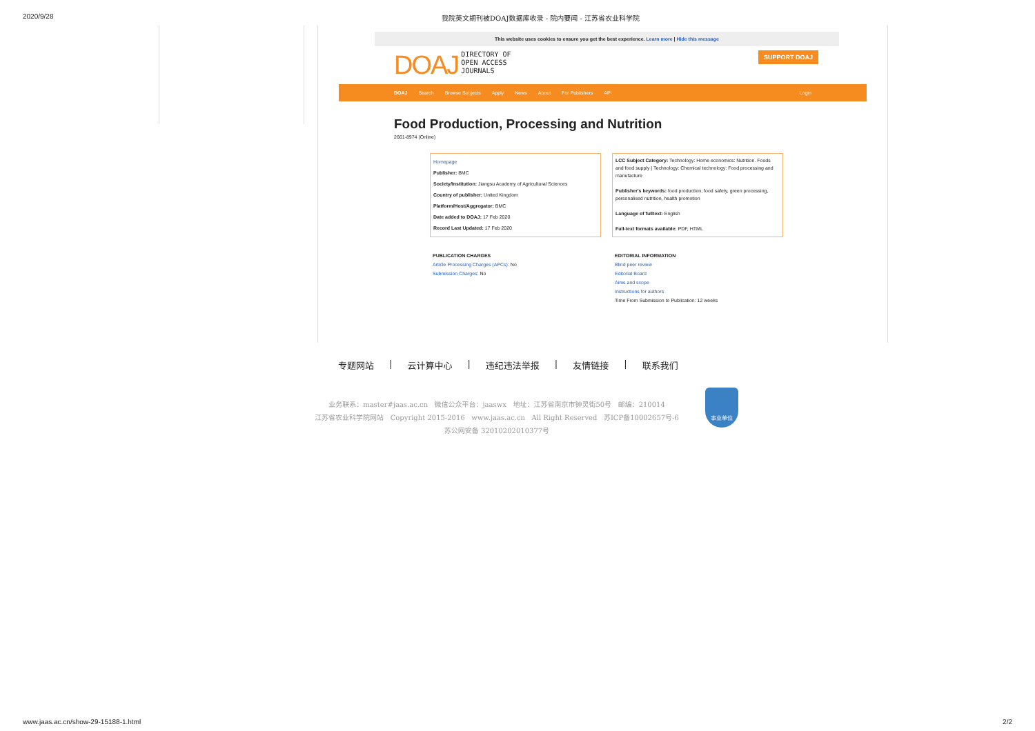2020/9/28 我院英文期刊被DOAJ数据库收录 - 院内要闻 - 江苏省农业科学院
This website uses cookies to ensure you get the best experience. Learn more | Hide this message
DOAJ DIRECTORY OF
OPEN ACCESS
JOURNALS
SUPPORT DOAJ
DOAJ Search Browse Subjects Apply News About For Publishers API Login
Food Production, Processing and Nutrition
2661-8974 (Online)
Homepage
Publisher: BMC
Society/Institution: Jiangsu Academy of Agricultural Sciences
Country of publisher: United Kingdom
Platform/Host/Aggregator: BMC
Date added to DOAJ: 17 Feb 2020
Record Last Updated: 17 Feb 2020
LCC Subject Category: Technology: Home economics: Nutrition. Foods and food supply | Technology: Chemical technology: Food processing and manufacture
Publisher's keywords: food production, food safety, green processing, personalised nutrition, health promotion
Language of fulltext: English
Full-text formats available: PDF, HTML
PUBLICATION CHARGES
Article Processing Charges (APCs): No
Submission Charges: No
EDITORIAL INFORMATION
Blind peer review
Editorial Board
Aims and scope
Instructions for authors
Time From Submission to Publication: 12 weeks
专题网站 | 云计算中心 | 违纪违法举报 | 友情链接 | 联系我们
业务联系：master#jaas.ac.cn 微信公众平台：jaaswx 地址：江苏省南京市钟灵街50号 邮编：210014
江苏省农业科学院网站 Copyright 2015-2016 www.jaas.ac.cn All Right Reserved 苏ICP备10002657号-6
苏公网安备 32010202010377号
事业单位
www.jaas.ac.cn/show-29-15188-1.html 2/2